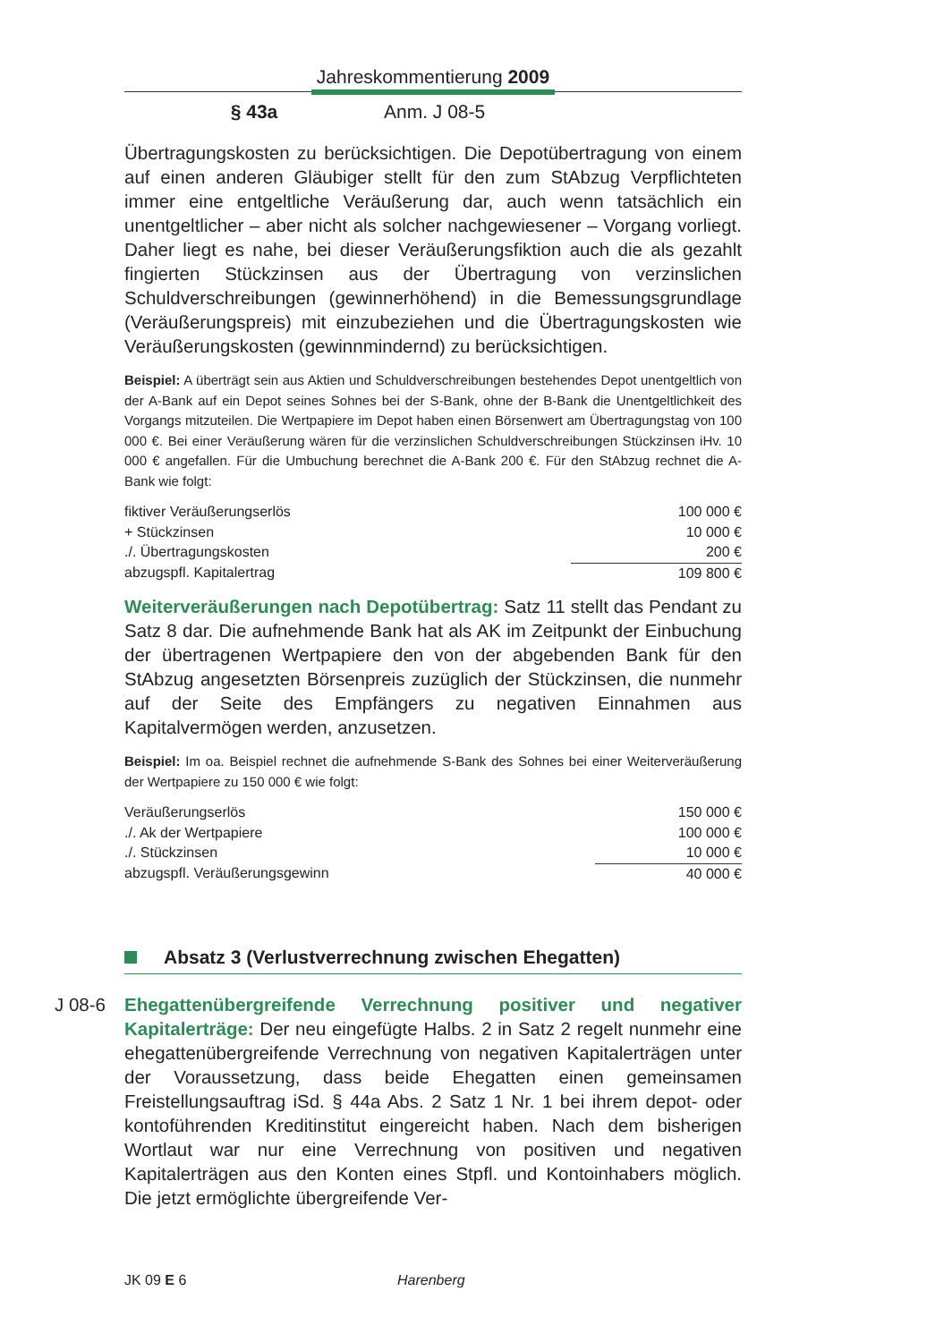Jahreskommentierung 2009
§ 43a Anm. J 08-5
Übertragungskosten zu berücksichtigen. Die Depotübertragung von einem auf einen anderen Gläubiger stellt für den zum StAbzug Verpflichteten immer eine entgeltliche Veräußerung dar, auch wenn tatsächlich ein unentgeltlicher – aber nicht als solcher nachgewiesener – Vorgang vorliegt. Daher liegt es nahe, bei dieser Veräußerungsfiktion auch die als gezahlt fingierten Stückzinsen aus der Übertragung von verzinslichen Schuldverschreibungen (gewinnerhöhend) in die Bemessungsgrundlage (Veräußerungspreis) mit einzubeziehen und die Übertragungskosten wie Veräußerungskosten (gewinnmindernd) zu berücksichtigen.
Beispiel: A überträgt sein aus Aktien und Schuldverschreibungen bestehendes Depot unentgeltlich von der A-Bank auf ein Depot seines Sohnes bei der S-Bank, ohne der B-Bank die Unentgeltlichkeit des Vorgangs mitzuteilen. Die Wertpapiere im Depot haben einen Börsenwert am Übertragungstag von 100 000 €. Bei einer Veräußerung wären für die verzinslichen Schuldverschreibungen Stückzinsen iHv. 10 000 € angefallen. Für die Umbuchung berechnet die A-Bank 200 €. Für den StAbzug rechnet die A-Bank wie folgt:
| fiktiver Veräußerungserlös | 100 000 € |
| + Stückzinsen | 10 000 € |
| ./. Übertragungskosten | 200 € |
| abzugspfl. Kapitalertrag | 109 800 € |
Weiterveräußerungen nach Depotübertrag: Satz 11 stellt das Pendant zu Satz 8 dar. Die aufnehmende Bank hat als AK im Zeitpunkt der Einbuchung der übertragenen Wertpapiere den von der abgebenden Bank für den StAbzug angesetzten Börsenpreis zuzüglich der Stückzinsen, die nunmehr auf der Seite des Empfängers zu negativen Einnahmen aus Kapitalvermögen werden, anzusetzen.
Beispiel: Im oa. Beispiel rechnet die aufnehmende S-Bank des Sohnes bei einer Weiterveräußerung der Wertpapiere zu 150 000 € wie folgt:
| Veräußerungserlös | 150 000 € |
| ./. Ak der Wertpapiere | 100 000 € |
| ./. Stückzinsen | 10 000 € |
| abzugspfl. Veräußerungsgewinn | 40 000 € |
Absatz 3 (Verlustverrechnung zwischen Ehegatten)
J 08-6 Ehegattenübergreifende Verrechnung positiver und negativer Kapitalerträge: Der neu eingefügte Halbs. 2 in Satz 2 regelt nunmehr eine ehegattenübergreifende Verrechnung von negativen Kapitalerträgen unter der Voraussetzung, dass beide Ehegatten einen gemeinsamen Freistellungsauftrag iSd. § 44a Abs. 2 Satz 1 Nr. 1 bei ihrem depot- oder kontoführenden Kreditinstitut eingereicht haben. Nach dem bisherigen Wortlaut war nur eine Verrechnung von positiven und negativen Kapitalerträgen aus den Konten eines Stpfl. und Kontoinhabers möglich. Die jetzt ermöglichte übergreifende Ver-
JK 09 E 6 Harenberg